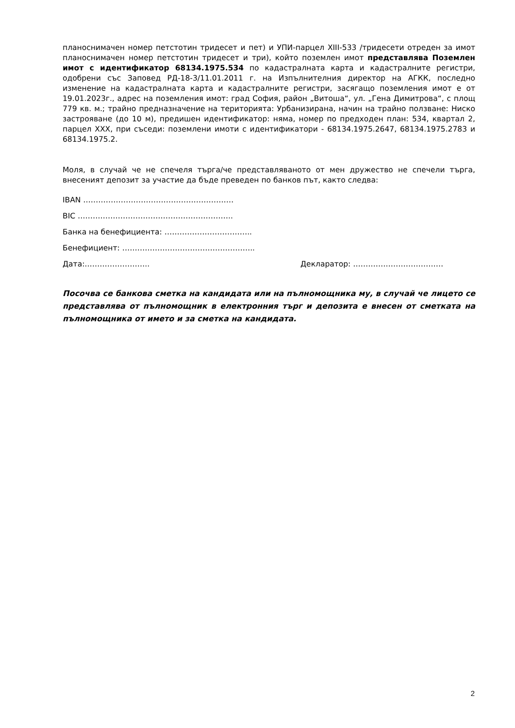планоснимачен номер петстотин тридесет и пет) и УПИ-парцел XIII-533 /тридесети отреден за имот планоснимачен номер петстотин тридесет и три), който поземлен имот представлява Поземлен имот с идентификатор 68134.1975.534 по кадастралната карта и кадастралните регистри, одобрени със Заповед РД-18-3/11.01.2011 г. на Изпълнителния директор на АГКК, последно изменение на кадастралната карта и кадастралните регистри, засягащо поземления имот е от 19.01.2023г., адрес на поземления имот: град София, район „Витоша“, ул. „Гена Димитрова“, с площ 779 кв. м.; трайно предназначение на територията: Урбанизирана, начин на трайно ползване: Ниско застрояване (до 10 м), предишен идентификатор: няма, номер по предходен план: 534, квартал 2, парцел XXX, при съседи: поземлени имоти с идентификатори - 68134.1975.2647, 68134.1975.2783 и 68134.1975.2.
Моля, в случай че не спечеля търга/че представляваното от мен дружество не спечели търга, внесеният депозит за участие да бъде преведен по банков път, както следва:
IBAN ……………………………………………………
BIC ……………………………………………………..
Банка на бенефициента: ……………………………..
Бенефициент: ……………………………………………..
Дата:…………………….. Декларатор: ………………………………
Посочва се банкова сметка на кандидата или на пълномощника му, в случай че лицето се представлява от пълномощник в електронния търг и депозита е внесен от сметката на пълномощника от името и за сметка на кандидата.
2